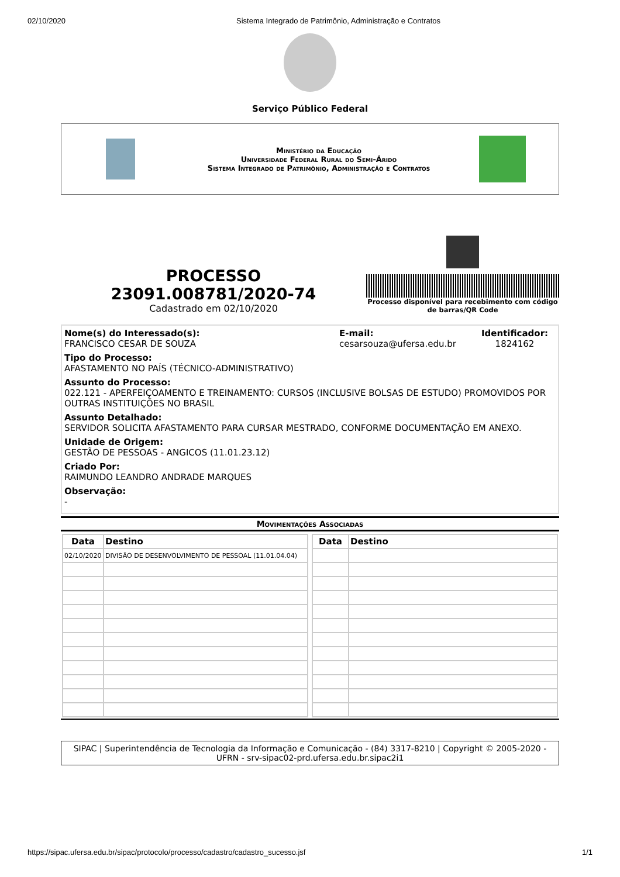02/10/2020 Sistema Integrado de Patrimônio, Administração e Contratos
Serviço Público Federal
Ministério da Educação
Universidade Federal Rural do Semi-Árido
Sistema Integrado de Patrimônio, Administração e Contratos
PROCESSO
23091.008781/2020-74
Cadastrado em 02/10/2020
Processo disponível para recebimento com código de barras/QR Code
Nome(s) do Interessado(s):
FRANCISCO CESAR DE SOUZA
E-mail:
cesarsouza@ufersa.edu.br
Identificador:
1824162
Tipo do Processo:
AFASTAMENTO NO PAÍS (TÉCNICO-ADMINISTRATIVO)
Assunto do Processo:
022.121 - APERFEIÇOAMENTO E TREINAMENTO: CURSOS (INCLUSIVE BOLSAS DE ESTUDO) PROMOVIDOS POR OUTRAS INSTITUIÇÕES NO BRASIL
Assunto Detalhado:
SERVIDOR SOLICITA AFASTAMENTO PARA CURSAR MESTRADO, CONFORME DOCUMENTAÇÃO EM ANEXO.
Unidade de Origem:
GESTÃO DE PESSOAS - ANGICOS (11.01.23.12)
Criado Por:
RAIMUNDO LEANDRO ANDRADE MARQUES
Observação:
-
Movimentações Associadas
| Data | Destino |
| --- | --- |
| 02/10/2020 | DIVISÃO DE DESENVOLVIMENTO DE PESSOAL (11.01.04.04) |
| Data | Destino |
| --- | --- |
SIPAC | Superintendência de Tecnologia da Informação e Comunicação - (84) 3317-8210 | Copyright © 2005-2020 - UFRN - srv-sipac02-prd.ufersa.edu.br.sipac2i1
https://sipac.ufersa.edu.br/sipac/protocolo/processo/cadastro/cadastro_sucesso.jsf 1/1